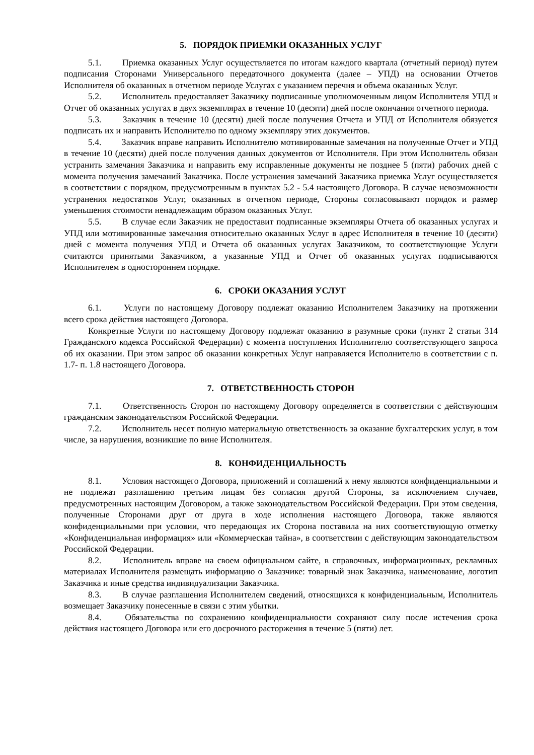5. ПОРЯДОК ПРИЕМКИ ОКАЗАННЫХ УСЛУГ
5.1. Приемка оказанных Услуг осуществляется по итогам каждого квартала (отчетный период) путем подписания Сторонами Универсального передаточного документа (далее – УПД) на основании Отчетов Исполнителя об оказанных в отчетном периоде Услугах с указанием перечня и объема оказанных Услуг.
5.2. Исполнитель предоставляет Заказчику подписанные уполномоченным лицом Исполнителя УПД и Отчет об оказанных услугах в двух экземплярах в течение 10 (десяти) дней после окончания отчетного периода.
5.3. Заказчик в течение 10 (десяти) дней после получения Отчета и УПД от Исполнителя обязуется подписать их и направить Исполнителю по одному экземпляру этих документов.
5.4. Заказчик вправе направить Исполнителю мотивированные замечания на полученные Отчет и УПД в течение 10 (десяти) дней после получения данных документов от Исполнителя. При этом Исполнитель обязан устранить замечания Заказчика и направить ему исправленные документы не позднее 5 (пяти) рабочих дней с момента получения замечаний Заказчика. После устранения замечаний Заказчика приемка Услуг осуществляется в соответствии с порядком, предусмотренным в пунктах 5.2 - 5.4 настоящего Договора. В случае невозможности устранения недостатков Услуг, оказанных в отчетном периоде, Стороны согласовывают порядок и размер уменьшения стоимости ненадлежащим образом оказанных Услуг.
5.5. В случае если Заказчик не предоставит подписанные экземпляры Отчета об оказанных услугах и УПД или мотивированные замечания относительно оказанных Услуг в адрес Исполнителя в течение 10 (десяти) дней с момента получения УПД и Отчета об оказанных услугах Заказчиком, то соответствующие Услуги считаются принятыми Заказчиком, а указанные УПД и Отчет об оказанных услугах подписываются Исполнителем в одностороннем порядке.
6. СРОКИ ОКАЗАНИЯ УСЛУГ
6.1. Услуги по настоящему Договору подлежат оказанию Исполнителем Заказчику на протяжении всего срока действия настоящего Договора.
Конкретные Услуги по настоящему Договору подлежат оказанию в разумные сроки (пункт 2 статьи 314 Гражданского кодекса Российской Федерации) с момента поступления Исполнителю соответствующего запроса об их оказании. При этом запрос об оказании конкретных Услуг направляется Исполнителю в соответствии с п. 1.7- п. 1.8 настоящего Договора.
7. ОТВЕТСТВЕННОСТЬ СТОРОН
7.1. Ответственность Сторон по настоящему Договору определяется в соответствии с действующим гражданским законодательством Российской Федерации.
7.2. Исполнитель несет полную материальную ответственность за оказание бухгалтерских услуг, в том числе, за нарушения, возникшие по вине Исполнителя.
8. КОНФИДЕНЦИАЛЬНОСТЬ
8.1. Условия настоящего Договора, приложений и соглашений к нему являются конфиденциальными и не подлежат разглашению третьим лицам без согласия другой Стороны, за исключением случаев, предусмотренных настоящим Договором, а также законодательством Российской Федерации. При этом сведения, полученные Сторонами друг от друга в ходе исполнения настоящего Договора, также являются конфиденциальными при условии, что передающая их Сторона поставила на них соответствующую отметку «Конфиденциальная информация» или «Коммерческая тайна», в соответствии с действующим законодательством Российской Федерации.
8.2. Исполнитель вправе на своем официальном сайте, в справочных, информационных, рекламных материалах Исполнителя размещать информацию о Заказчике: товарный знак Заказчика, наименование, логотип Заказчика и иные средства индивидуализации Заказчика.
8.3. В случае разглашения Исполнителем сведений, относящихся к конфиденциальным, Исполнитель возмещает Заказчику понесенные в связи с этим убытки.
8.4. Обязательства по сохранению конфиденциальности сохраняют силу после истечения срока действия настоящего Договора или его досрочного расторжения в течение 5 (пяти) лет.